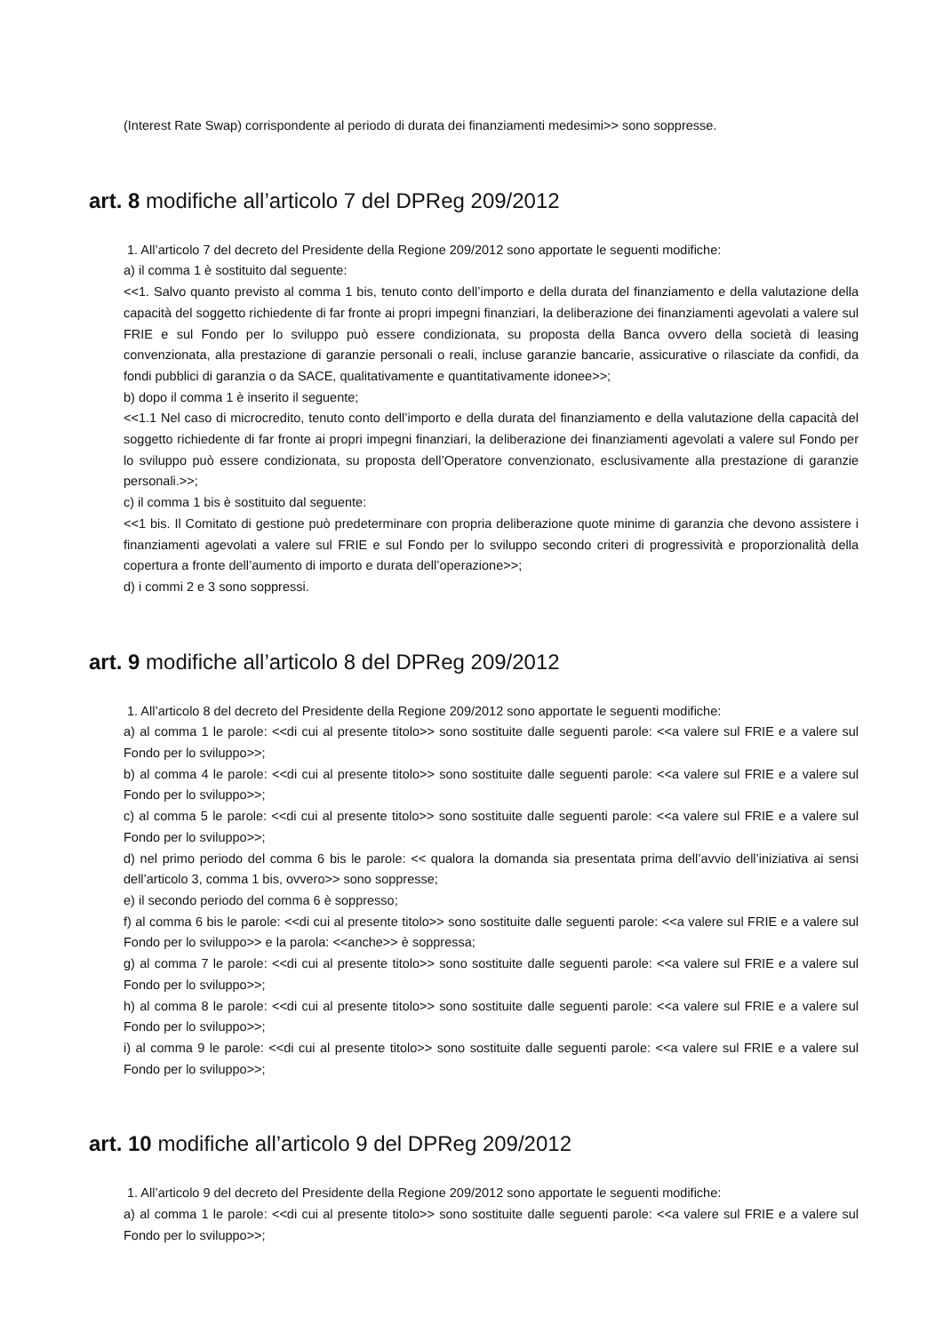(Interest Rate Swap) corrispondente al periodo di durata dei finanziamenti medesimi>> sono soppresse.
art. 8 modifiche all’articolo 7 del DPReg 209/2012
1. All’articolo 7 del decreto del Presidente della Regione 209/2012 sono apportate le seguenti modifiche:
a) il comma 1 è sostituito dal seguente:
<<1. Salvo quanto previsto al comma 1 bis, tenuto conto dell’importo e della durata del finanziamento e della valutazione della capacità del soggetto richiedente di far fronte ai propri impegni finanziari, la deliberazione dei finanziamenti agevolati a valere sul FRIE e sul Fondo per lo sviluppo può essere condizionata, su proposta della Banca ovvero della società di leasing convenzionata, alla prestazione di garanzie personali o reali, incluse garanzie bancarie, assicurative o rilasciate da confidi, da fondi pubblici di garanzia o da SACE, qualitativamente e quantitativamente idonee>>;
b) dopo il comma 1 è inserito il seguente;
<<1.1 Nel caso di microcredito, tenuto conto dell’importo e della durata del finanziamento e della valutazione della capacità del soggetto richiedente di far fronte ai propri impegni finanziari, la deliberazione dei finanziamenti agevolati a valere sul Fondo per lo sviluppo può essere condizionata, su proposta dell’Operatore convenzionato, esclusivamente alla prestazione di garanzie personali.>>;
c) il comma 1 bis è sostituito dal seguente:
<<1 bis. Il Comitato di gestione può predeterminare con propria deliberazione quote minime di garanzia che devono assistere i finanziamenti agevolati a valere sul FRIE e sul Fondo per lo sviluppo secondo criteri di progressività e proporzionalità della copertura a fronte dell’aumento di importo e durata dell’operazione>>;
d) i commi 2 e 3 sono soppressi.
art. 9 modifiche all’articolo 8 del DPReg 209/2012
1. All’articolo 8 del decreto del Presidente della Regione 209/2012 sono apportate le seguenti modifiche:
a) al comma 1 le parole: <<di cui al presente titolo>> sono sostituite dalle seguenti parole: <<a valere sul FRIE e a valere sul Fondo per lo sviluppo>>;
b) al comma 4 le parole: <<di cui al presente titolo>> sono sostituite dalle seguenti parole: <<a valere sul FRIE e a valere sul Fondo per lo sviluppo>>;
c) al comma 5 le parole: <<di cui al presente titolo>> sono sostituite dalle seguenti parole: <<a valere sul FRIE e a valere sul Fondo per lo sviluppo>>;
d) nel primo periodo del comma 6 bis le parole: << qualora la domanda sia presentata prima dell’avvio dell’iniziativa ai sensi dell’articolo 3, comma 1 bis, ovvero>> sono soppresse;
e) il secondo periodo del comma 6 è soppresso;
f) al comma 6 bis le parole: <<di cui al presente titolo>> sono sostituite dalle seguenti parole: <<a valere sul FRIE e a valere sul Fondo per lo sviluppo>> e la parola: <<anche>> è soppressa;
g) al comma 7 le parole: <<di cui al presente titolo>> sono sostituite dalle seguenti parole: <<a valere sul FRIE e a valere sul Fondo per lo sviluppo>>;
h) al comma 8 le parole: <<di cui al presente titolo>> sono sostituite dalle seguenti parole: <<a valere sul FRIE e a valere sul Fondo per lo sviluppo>>;
i) al comma 9 le parole: <<di cui al presente titolo>> sono sostituite dalle seguenti parole: <<a valere sul FRIE e a valere sul Fondo per lo sviluppo>>;
art. 10 modifiche all’articolo 9 del DPReg 209/2012
1. All’articolo 9 del decreto del Presidente della Regione 209/2012 sono apportate le seguenti modifiche:
a) al comma 1 le parole: <<di cui al presente titolo>> sono sostituite dalle seguenti parole: <<a valere sul FRIE e a valere sul Fondo per lo sviluppo>>;